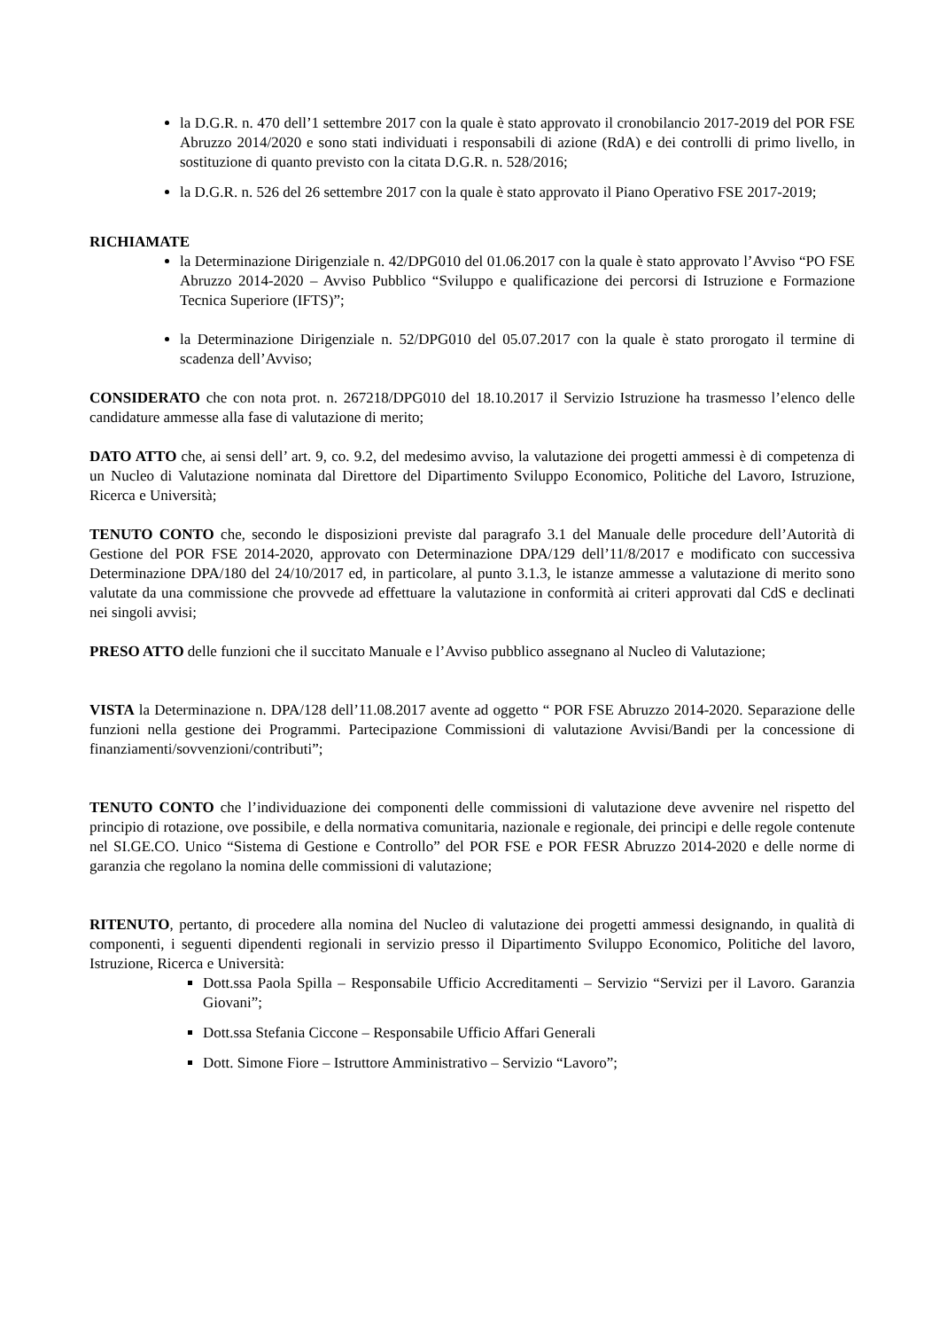la D.G.R. n. 470 dell’1 settembre 2017 con la quale è stato approvato il cronobilancio 2017-2019 del POR FSE Abruzzo 2014/2020 e sono stati individuati i responsabili di azione (RdA) e dei controlli di primo livello, in sostituzione di quanto previsto con la citata D.G.R. n. 528/2016;
la D.G.R. n. 526 del 26 settembre 2017 con la quale è stato approvato il Piano Operativo FSE 2017-2019;
RICHIAMATE
la Determinazione Dirigenziale n. 42/DPG010 del 01.06.2017 con la quale è stato approvato l’Avviso “PO FSE Abruzzo 2014-2020 – Avviso Pubblico “Sviluppo e qualificazione dei percorsi di Istruzione e Formazione Tecnica Superiore (IFTS)”;
la Determinazione Dirigenziale n. 52/DPG010 del 05.07.2017 con la quale è stato prorogato il termine di scadenza dell’Avviso;
CONSIDERATO che con nota prot. n. 267218/DPG010 del 18.10.2017 il Servizio Istruzione ha trasmesso l’elenco delle candidature ammesse alla fase di valutazione di merito;
DATO ATTO che, ai sensi dell’ art. 9, co. 9.2, del medesimo avviso, la valutazione dei progetti ammessi è di competenza di un Nucleo di Valutazione nominata dal Direttore del Dipartimento Sviluppo Economico, Politiche del Lavoro, Istruzione, Ricerca e Università;
TENUTO CONTO che, secondo le disposizioni previste dal paragrafo 3.1 del Manuale delle procedure dell’Autorità di Gestione del POR FSE 2014-2020, approvato con Determinazione DPA/129 dell’11/8/2017 e modificato con successiva Determinazione DPA/180 del 24/10/2017 ed, in particolare, al punto 3.1.3, le istanze ammesse a valutazione di merito sono valutate da una commissione che provvede ad effettuare la valutazione in conformità ai criteri approvati dal CdS e declinati nei singoli avvisi;
PRESO ATTO delle funzioni che il succitato Manuale e l’Avviso pubblico assegnano al Nucleo di Valutazione;
VISTA la Determinazione n. DPA/128 dell’11.08.2017 avente ad oggetto “ POR FSE Abruzzo 2014-2020. Separazione delle funzioni nella gestione dei Programmi. Partecipazione Commissioni di valutazione Avvisi/Bandi per la concessione di finanziamenti/sovvenzioni/contributi”;
TENUTO CONTO che l’individuazione dei componenti delle commissioni di valutazione deve avvenire nel rispetto del principio di rotazione, ove possibile, e della normativa comunitaria, nazionale e regionale, dei principi e delle regole contenute nel SI.GE.CO. Unico “Sistema di Gestione e Controllo” del POR FSE e POR FESR Abruzzo 2014-2020 e delle norme di garanzia che regolano la nomina delle commissioni di valutazione;
RITENUTO, pertanto, di procedere alla nomina del Nucleo di valutazione dei progetti ammessi designando, in qualità di componenti, i seguenti dipendenti regionali in servizio presso il Dipartimento Sviluppo Economico, Politiche del lavoro, Istruzione, Ricerca e Università:
Dott.ssa Paola Spilla – Responsabile Ufficio Accreditamenti – Servizio “Servizi per il Lavoro. Garanzia Giovani”;
Dott.ssa Stefania Ciccone – Responsabile Ufficio Affari Generali
Dott. Simone Fiore – Istruttore Amministrativo – Servizio “Lavoro”;